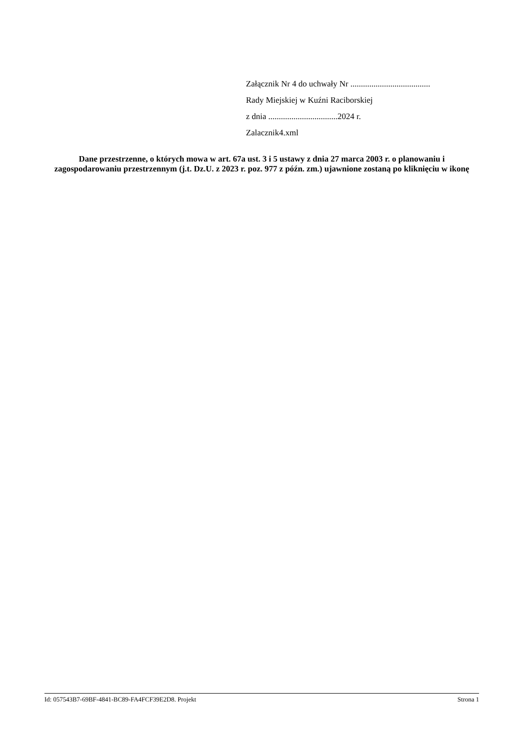Załącznik Nr 4 do uchwały Nr ......................................
Rady Miejskiej w Kuźni Raciborskiej
z dnia .................................2024 r.
Zalacznik4.xml
Dane przestrzenne, o których mowa w art. 67a ust. 3 i 5 ustawy z dnia 27 marca 2003 r. o planowaniu i zagospodarowaniu przestrzennym (j.t. Dz.U. z 2023 r. poz. 977 z późn. zm.) ujawnione zostaną po kliknięciu w ikonę
Id: 057543B7-69BF-4841-BC89-FA4FCF39E2D8. Projekt Strona 1